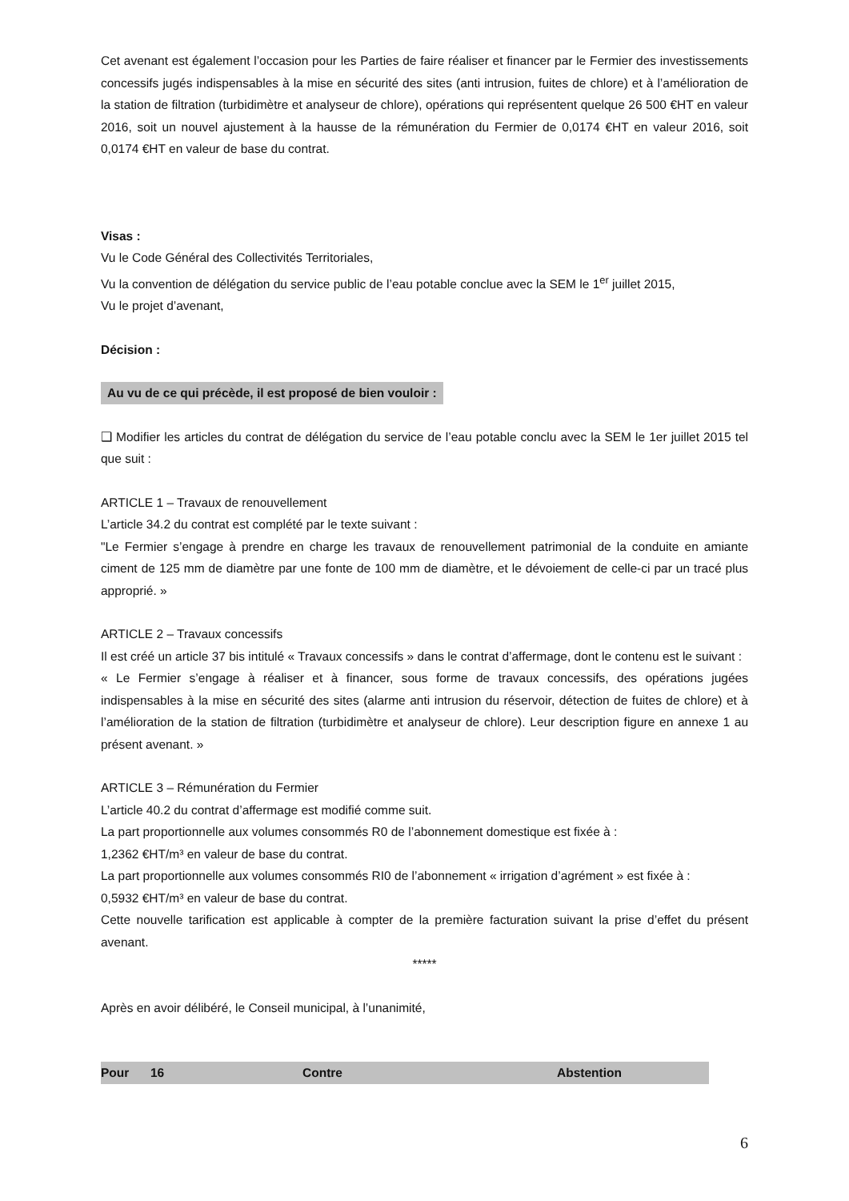Cet avenant est également l’occasion pour les Parties de faire réaliser et financer par le Fermier des investissements concessifs jugés indispensables à la mise en sécurité des sites (anti intrusion, fuites de chlore) et à l’amélioration de la station de filtration (turbidimètre et analyseur de chlore), opérations qui représentent quelque 26 500 €HT en valeur 2016, soit un nouvel ajustement à la hausse de la rémunération du Fermier de 0,0174 €HT en valeur 2016, soit 0,0174 €HT en valeur de base du contrat.
Visas :
Vu le Code Général des Collectivités Territoriales,
Vu la convention de délégation du service public de l’eau potable conclue avec la SEM le 1<sup>er</sup> juillet 2015,
Vu le projet d’avenant,
Décision :
Au vu de ce qui précède, il est proposé de bien vouloir :
❑ Modifier les articles du contrat de délégation du service de l’eau potable conclu avec la SEM le 1er juillet 2015 tel que suit :
ARTICLE 1 – Travaux de renouvellement
L’article 34.2 du contrat est complété par le texte suivant :
"Le Fermier s’engage à prendre en charge les travaux de renouvellement patrimonial de la conduite en amiante ciment de 125 mm de diamètre par une fonte de 100 mm de diamètre, et le dévoiement de celle-ci par un tracé plus approprié. »
ARTICLE 2 – Travaux concessifs
Il est créé un article 37 bis intitulé « Travaux concessifs » dans le contrat d’affermage, dont le contenu est le suivant :
« Le Fermier s’engage à réaliser et à financer, sous forme de travaux concessifs, des opérations jugées indispensables à la mise en sécurité des sites (alarme anti intrusion du réservoir, détection de fuites de chlore) et à l’amélioration de la station de filtration (turbidimètre et analyseur de chlore). Leur description figure en annexe 1 au présent avenant. »
ARTICLE 3 – Rémunération du Fermier
L’article 40.2 du contrat d’affermage est modifié comme suit.
La part proportionnelle aux volumes consommés R0 de l’abonnement domestique est fixée à :
1,2362 €HT/m³ en valeur de base du contrat.
La part proportionnelle aux volumes consommés RI0 de l’abonnement « irrigation d’agrément » est fixée à :
0,5932 €HT/m³ en valeur de base du contrat.
Cette nouvelle tarification est applicable à compter de la première facturation suivant la prise d’effet du présent avenant.
*****
Après en avoir délibéré, le Conseil municipal, à l’unanimité,
| Pour | 16 | Contre | Abstention |
6